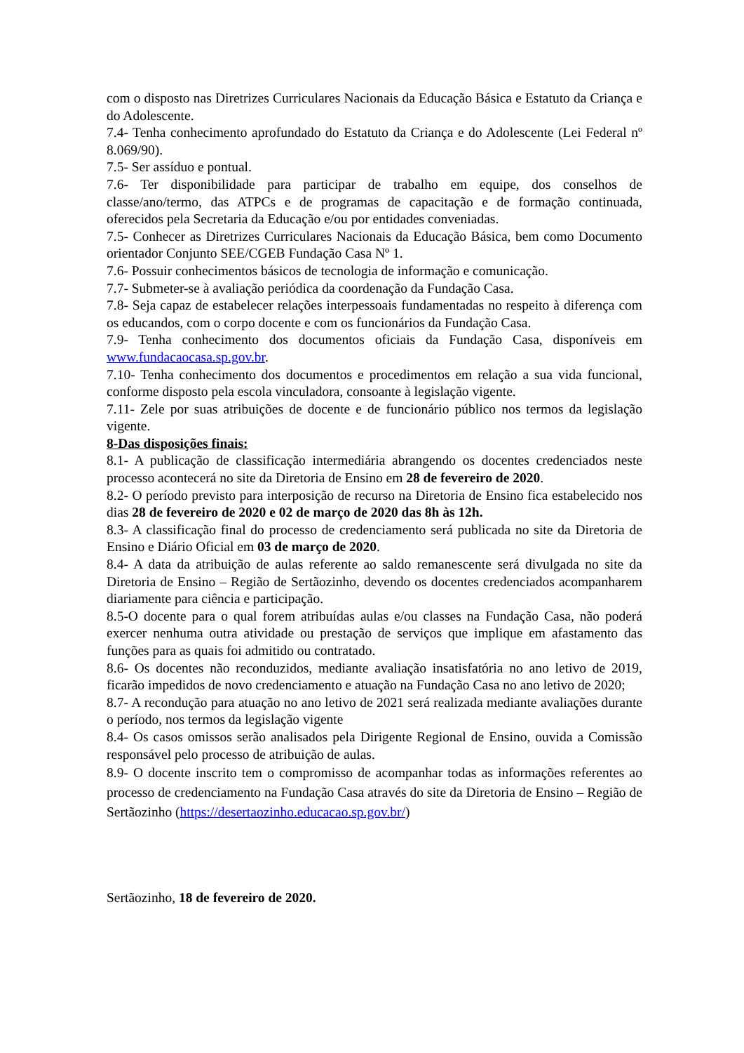com o disposto nas Diretrizes Curriculares Nacionais da Educação Básica e Estatuto da Criança e do Adolescente.
7.4- Tenha conhecimento aprofundado do Estatuto da Criança e do Adolescente (Lei Federal nº 8.069/90).
7.5- Ser assíduo e pontual.
7.6- Ter disponibilidade para participar de trabalho em equipe, dos conselhos de classe/ano/termo, das ATPCs e de programas de capacitação e de formação continuada, oferecidos pela Secretaria da Educação e/ou por entidades conveniadas.
7.5- Conhecer as Diretrizes Curriculares Nacionais da Educação Básica, bem como Documento orientador Conjunto SEE/CGEB Fundação Casa Nº 1.
7.6- Possuir conhecimentos básicos de tecnologia de informação e comunicação.
7.7- Submeter-se à avaliação periódica da coordenação da Fundação Casa.
7.8- Seja capaz de estabelecer relações interpessoais fundamentadas no respeito à diferença com os educandos, com o corpo docente e com os funcionários da Fundação Casa.
7.9- Tenha conhecimento dos documentos oficiais da Fundação Casa, disponíveis em www.fundacaocasa.sp.gov.br.
7.10- Tenha conhecimento dos documentos e procedimentos em relação a sua vida funcional, conforme disposto pela escola vinculadora, consoante à legislação vigente.
7.11- Zele por suas atribuições de docente e de funcionário público nos termos da legislação vigente.
8-Das disposições finais:
8.1- A publicação de classificação intermediária abrangendo os docentes credenciados neste processo acontecerá no site da Diretoria de Ensino em 28 de fevereiro de 2020.
8.2- O período previsto para interposição de recurso na Diretoria de Ensino fica estabelecido nos dias 28 de fevereiro de 2020 e 02 de março de 2020 das 8h às 12h.
8.3- A classificação final do processo de credenciamento será publicada no site da Diretoria de Ensino e Diário Oficial em 03 de março de 2020.
8.4- A data da atribuição de aulas referente ao saldo remanescente será divulgada no site da Diretoria de Ensino – Região de Sertãozinho, devendo os docentes credenciados acompanharem diariamente para ciência e participação.
8.5-O docente para o qual forem atribuídas aulas e/ou classes na Fundação Casa, não poderá exercer nenhuma outra atividade ou prestação de serviços que implique em afastamento das funções para as quais foi admitido ou contratado.
8.6- Os docentes não reconduzidos, mediante avaliação insatisfatória no ano letivo de 2019, ficarão impedidos de novo credenciamento e atuação na Fundação Casa no ano letivo de 2020;
8.7- A recondução para atuação no ano letivo de 2021 será realizada mediante avaliações durante o período, nos termos da legislação vigente
8.4- Os casos omissos serão analisados pela Dirigente Regional de Ensino, ouvida a Comissão responsável pelo processo de atribuição de aulas.
8.9- O docente inscrito tem o compromisso de acompanhar todas as informações referentes ao processo de credenciamento na Fundação Casa através do site da Diretoria de Ensino – Região de Sertãozinho (https://desertaozinho.educacao.sp.gov.br/)
Sertãozinho, 18 de fevereiro de 2020.